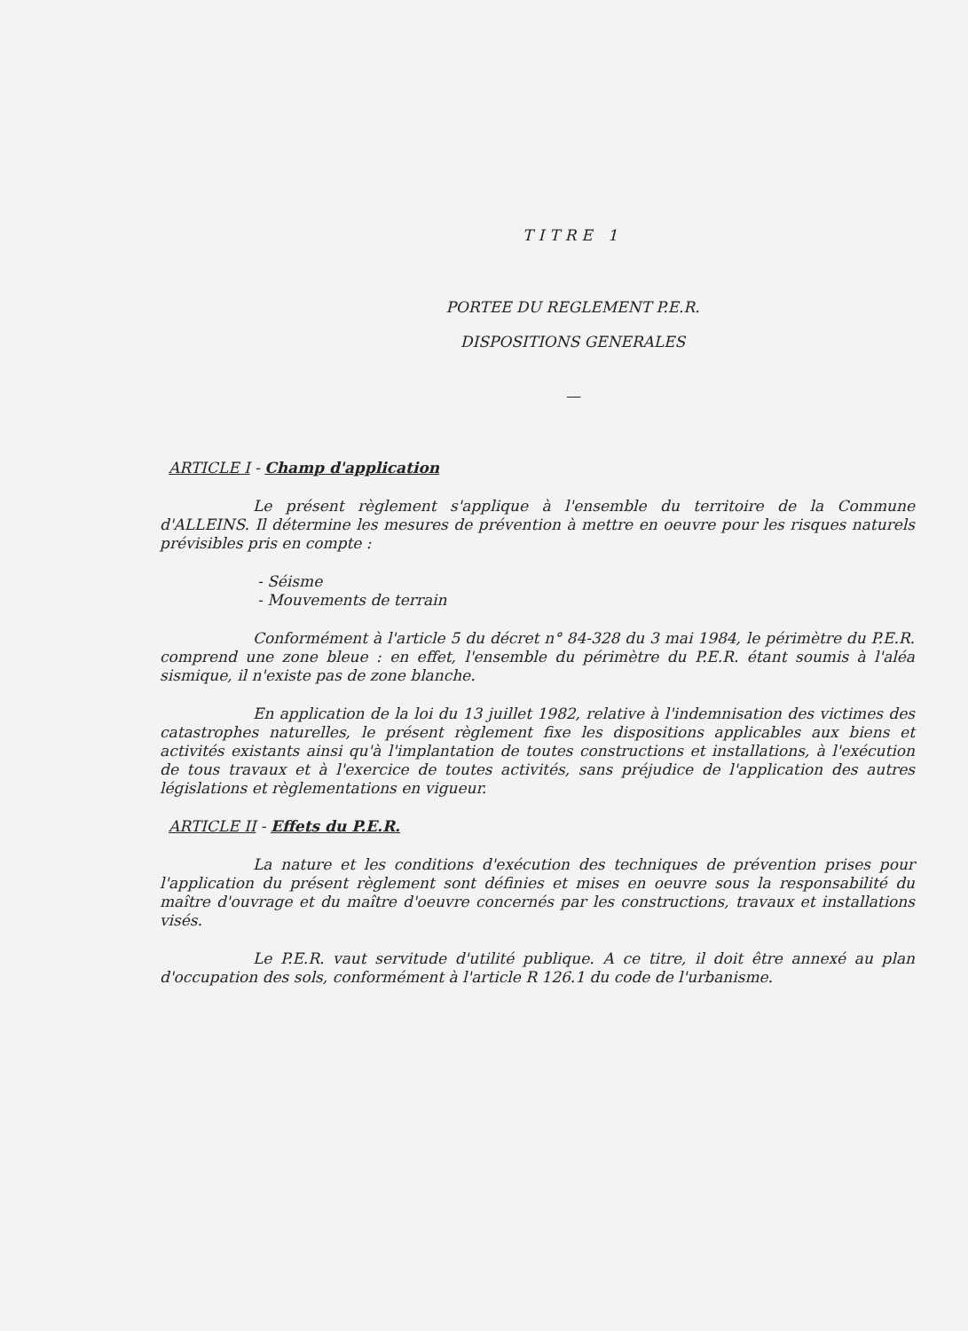TITRE 1
PORTEE DU REGLEMENT P.E.R.
DISPOSITIONS GENERALES
—
ARTICLE I - Champ d'application
Le présent règlement s'applique à l'ensemble du territoire de la Commune d'ALLEINS. Il détermine les mesures de prévention à mettre en oeuvre pour les risques naturels prévisibles pris en compte :
- Séisme
- Mouvements de terrain
Conformément à l'article 5 du décret n° 84-328 du 3 mai 1984, le périmètre du P.E.R. comprend une zone bleue : en effet, l'ensemble du périmètre du P.E.R. étant soumis à l'aléa sismique, il n'existe pas de zone blanche.
En application de la loi du 13 juillet 1982, relative à l'indemnisation des victimes des catastrophes naturelles, le présent règlement fixe les dispositions applicables aux biens et activités existants ainsi qu'à l'implantation de toutes constructions et installations, à l'exécution de tous travaux et à l'exercice de toutes activités, sans préjudice de l'application des autres législations et règlementations en vigueur.
ARTICLE II - Effets du P.E.R.
La nature et les conditions d'exécution des techniques de prévention prises pour l'application du présent règlement sont définies et mises en oeuvre sous la responsabilité du maître d'ouvrage et du maître d'oeuvre concernés par les constructions, travaux et installations visés.
Le P.E.R. vaut servitude d'utilité publique. A ce titre, il doit être annexé au plan d'occupation des sols, conformément à l'article R 126.1 du code de l'urbanisme.